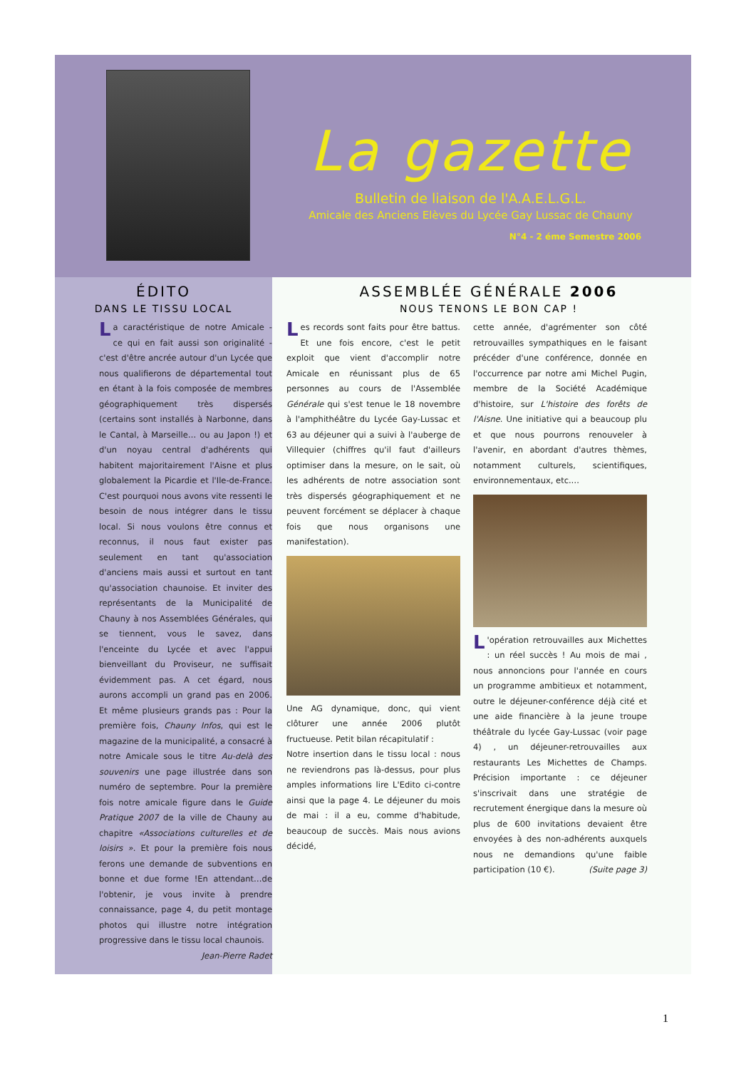La gazette
Bulletin de liaison de l'A.A.E.L.G.L.
Amicale des Anciens Elèves du Lycée Gay Lussac de Chauny
N°4 - 2 éme Semestre 2006
ÉDITO
DANS LE TISSU LOCAL
La caractéristique de notre Amicale - ce qui en fait aussi son originalité - c'est d'être ancrée autour d'un Lycée que nous qualifierons de départemental tout en étant à la fois composée de membres géographiquement très dispersés (certains sont installés à Narbonne, dans le Cantal, à Marseille… ou au Japon !) et d'un noyau central d'adhérents qui habitent majoritairement l'Aisne et plus globalement la Picardie et l'Ile-de-France. C'est pourquoi nous avons vite ressenti le besoin de nous intégrer dans le tissu local. Si nous voulons être connus et reconnus, il nous faut exister pas seulement en tant qu'association d'anciens mais aussi et surtout en tant qu'association chaunoise. Et inviter des représentants de la Municipalité de Chauny à nos Assemblées Générales, qui se tiennent, vous le savez, dans l'enceinte du Lycée et avec l'appui bienveillant du Proviseur, ne suffisait évidemment pas. A cet égard, nous aurons accompli un grand pas en 2006. Et même plusieurs grands pas : Pour la première fois, Chauny Infos, qui est le magazine de la municipalité, a consacré à notre Amicale sous le titre Au-delà des souvenirs une page illustrée dans son numéro de septembre. Pour la première fois notre amicale figure dans le Guide Pratique 2007 de la ville de Chauny au chapitre «Associations culturelles et de loisirs ». Et pour la première fois nous ferons une demande de subventions en bonne et due forme !En attendant…de l'obtenir, je vous invite à prendre connaissance, page 4, du petit montage photos qui illustre notre intégration progressive dans le tissu local chaunois.
Jean-Pierre Radet
ASSEMBLÉE GÉNÉRALE 2006
NOUS TENONS LE BON CAP !
Les records sont faits pour être battus. Et une fois encore, c'est le petit exploit que vient d'accomplir notre Amicale en réunissant plus de 65 personnes au cours de l'Assemblée Générale qui s'est tenue le 18 novembre à l'amphithéâtre du Lycée Gay-Lussac et 63 au déjeuner qui a suivi à l'auberge de Villequier (chiffres qu'il faut d'ailleurs optimiser dans la mesure, on le sait, où les adhérents de notre association sont très dispersés géographiquement et ne peuvent forcément se déplacer à chaque fois que nous organisons une manifestation).
Une AG dynamique, donc, qui vient clôturer une année 2006 plutôt fructueuse. Petit bilan récapitulatif :
Notre insertion dans le tissu local : nous ne reviendrons pas là-dessus, pour plus amples informations lire L'Edito ci-contre ainsi que la page 4. Le déjeuner du mois de mai : il a eu, comme d'habitude, beaucoup de succès. Mais nous avions décidé,
cette année, d'agrémenter son côté retrouvailles sympathiques en le faisant précéder d'une conférence, donnée en l'occurrence par notre ami Michel Pugin, membre de la Société Académique d'histoire, sur L'histoire des forêts de l'Aisne. Une initiative qui a beaucoup plu et que nous pourrons renouveler à l'avenir, en abordant d'autres thèmes, notamment culturels, scientifiques, environnementaux, etc.…
L 'opération retrouvailles aux Michettes : un réel succès ! Au mois de mai , nous annoncions pour l'année en cours un programme ambitieux et notamment, outre le déjeuner-conférence déjà cité et une aide financière à la jeune troupe théâtrale du lycée Gay-Lussac (voir page 4) , un déjeuner-retrouvailles aux restaurants Les Michettes de Champs. Précision importante : ce déjeuner s'inscrivait dans une stratégie de recrutement énergique dans la mesure où plus de 600 invitations devaient être envoyées à des non-adhérents auxquels nous ne demandions qu'une faible participation (10 €). (Suite page 3)
1